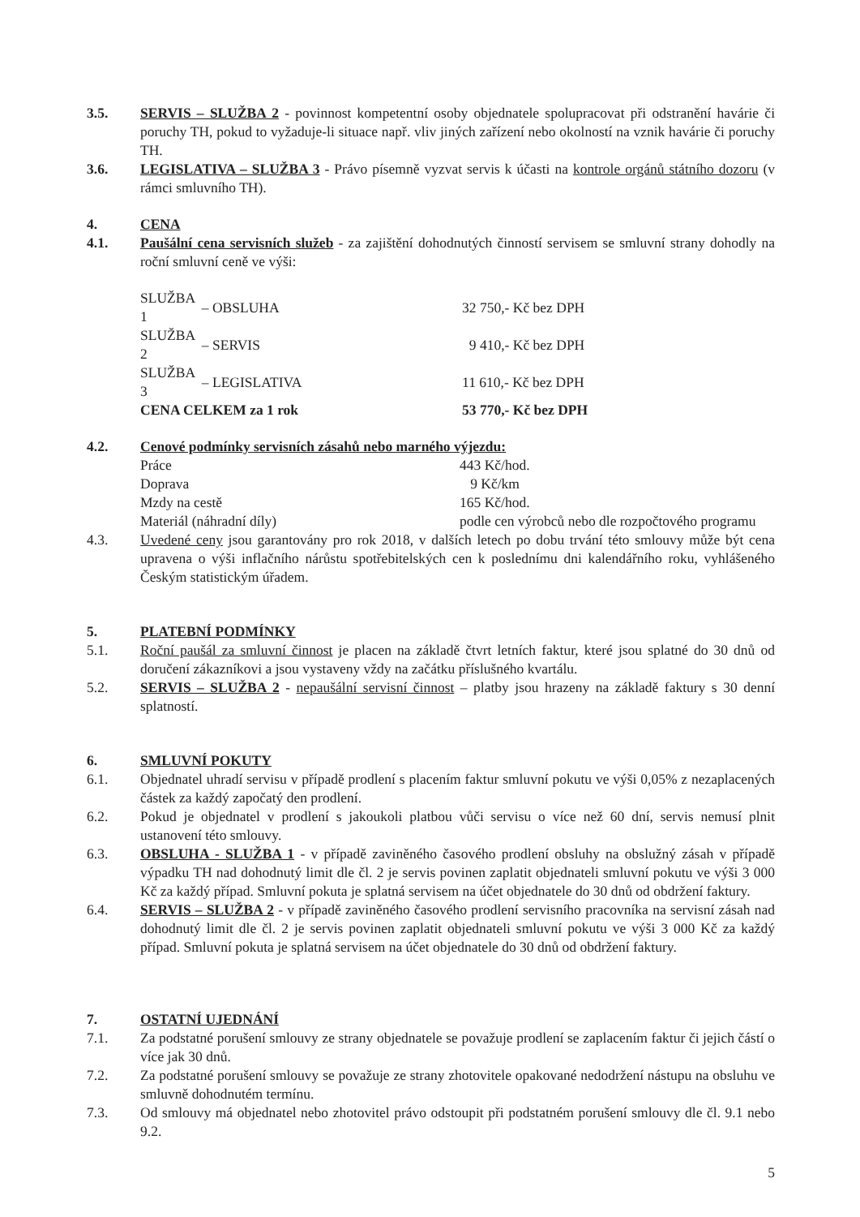3.5. SERVIS – SLUŽBA 2 - povinnost kompetentní osoby objednatele spolupracovat při odstranění havárie či poruchy TH, pokud to vyžaduje-li situace např. vliv jiných zařízení nebo okolností na vznik havárie či poruchy TH.
3.6. LEGISLATIVA – SLUŽBA 3 - Právo písemně vyzvat servis k účasti na kontrole orgánů státního dozoru (v rámci smluvního TH).
4. CENA
4.1. Paušální cena servisních služeb - za zajištění dohodnutých činností servisem se smluvní strany dohodly na roční smluvní ceně ve výši:
| SLUŽBA 1 | – OBSLUHA | 32 750,- Kč bez DPH |
| SLUŽBA 2 | – SERVIS | 9 410,- Kč bez DPH |
| SLUŽBA 3 | – LEGISLATIVA | 11 610,- Kč bez DPH |
| CENA CELKEM za 1 rok | | 53 770,- Kč bez DPH |
4.2. Cenové podmínky servisních zásahů nebo marného výjezdu:
| Práce | 443 Kč/hod. |
| Doprava | 9 Kč/km |
| Mzdy na cestě | 165 Kč/hod. |
| Materiál (náhradní díly) | podle cen výrobců nebo dle rozpočtového programu |
4.3. Uvedené ceny jsou garantovány pro rok 2018, v dalších letech po dobu trvání této smlouvy může být cena upravena o výši inflačního nárůstu spotřebitelských cen k poslednímu dni kalendářního roku, vyhlášeného Českým statistickým úřadem.
5. PLATEBNÍ PODMÍNKY
5.1. Roční paušál za smluvní činnost je placen na základě čtvrt letních faktur, které jsou splatné do 30 dnů od doručení zákazníkovi a jsou vystaveny vždy na začátku příslušného kvartálu.
5.2. SERVIS – SLUŽBA 2 - nepaušální servisní činnost – platby jsou hrazeny na základě faktury s 30 denní splatností.
6. SMLUVNÍ POKUTY
6.1. Objednatel uhradí servisu v případě prodlení s placením faktur smluvní pokutu ve výši 0,05% z nezaplacených částek za každý započatý den prodlení.
6.2. Pokud je objednatel v prodlení s jakoukoli platbou vůči servisu o více než 60 dní, servis nemusí plnit ustanovení této smlouvy.
6.3. OBSLUHA - SLUŽBA 1 - v případě zaviněného časového prodlení obsluhy na obslužný zásah v případě výpadku TH nad dohodnutý limit dle čl. 2 je servis povinen zaplatit objednateli smluvní pokutu ve výši 3 000 Kč za každý případ. Smluvní pokuta je splatná servisem na účet objednatele do 30 dnů od obdržení faktury.
6.4. SERVIS – SLUŽBA 2 - v případě zaviněného časového prodlení servisního pracovníka na servisní zásah nad dohodnutý limit dle čl. 2 je servis povinen zaplatit objednateli smluvní pokutu ve výši 3 000 Kč za každý případ. Smluvní pokuta je splatná servisem na účet objednatele do 30 dnů od obdržení faktury.
7. OSTATNÍ UJEDNÁNÍ
7.1. Za podstatné porušení smlouvy ze strany objednatele se považuje prodlení se zaplacením faktur či jejich částí o více jak 30 dnů.
7.2. Za podstatné porušení smlouvy se považuje ze strany zhotovitele opakované nedodržení nástupu na obsluhu ve smluvně dohodnutém termínu.
7.3. Od smlouvy má objednatel nebo zhotovitel právo odstoupit při podstatném porušení smlouvy dle čl. 9.1 nebo 9.2.
5